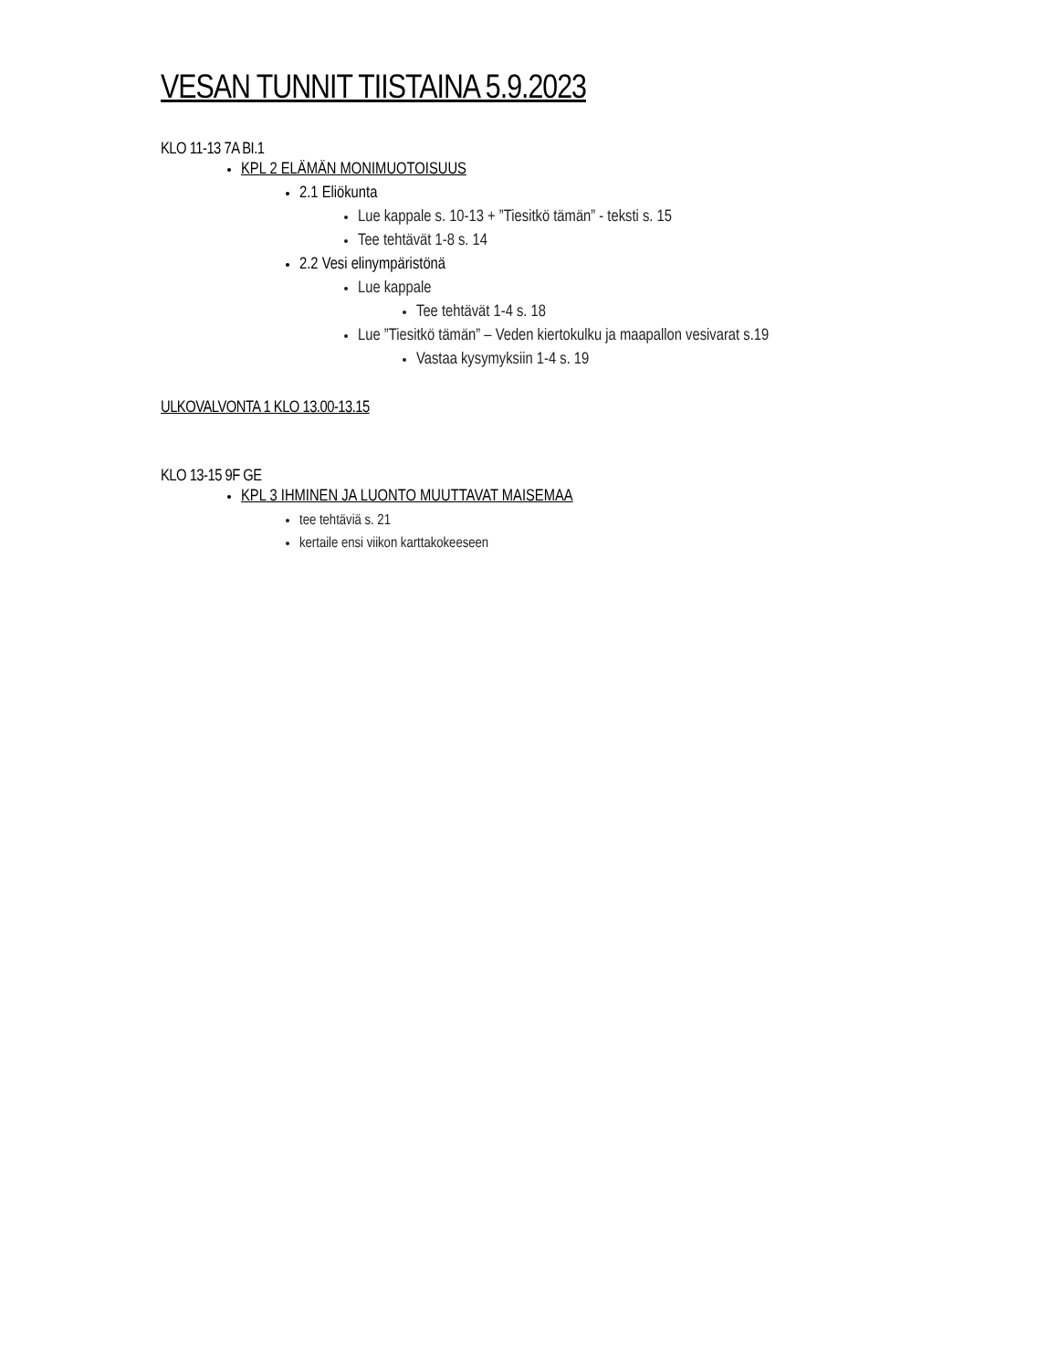VESAN TUNNIT TIISTAINA 5.9.2023
KLO 11-13 7A BI.1
KPL 2 ELÄMÄN MONIMUOTOISUUS
2.1 Eliökunta
Lue kappale s. 10-13 + ”Tiesitkö tämän” - teksti s. 15
Tee tehtävät 1-8 s. 14
2.2 Vesi elinympäristönä
Lue kappale
Tee tehtävät 1-4 s. 18
Lue ”Tiesitkö tämän” – Veden kiertokulku ja maapallon vesivarat s.19
Vastaa kysymyksiin 1-4 s. 19
ULKOVALVONTA 1 KLO 13.00-13.15
KLO 13-15 9F GE
KPL 3 IHMINEN JA LUONTO MUUTTAVAT MAISEMAA
tee tehtäviä s. 21
kertaile ensi viikon karttakokeeseen